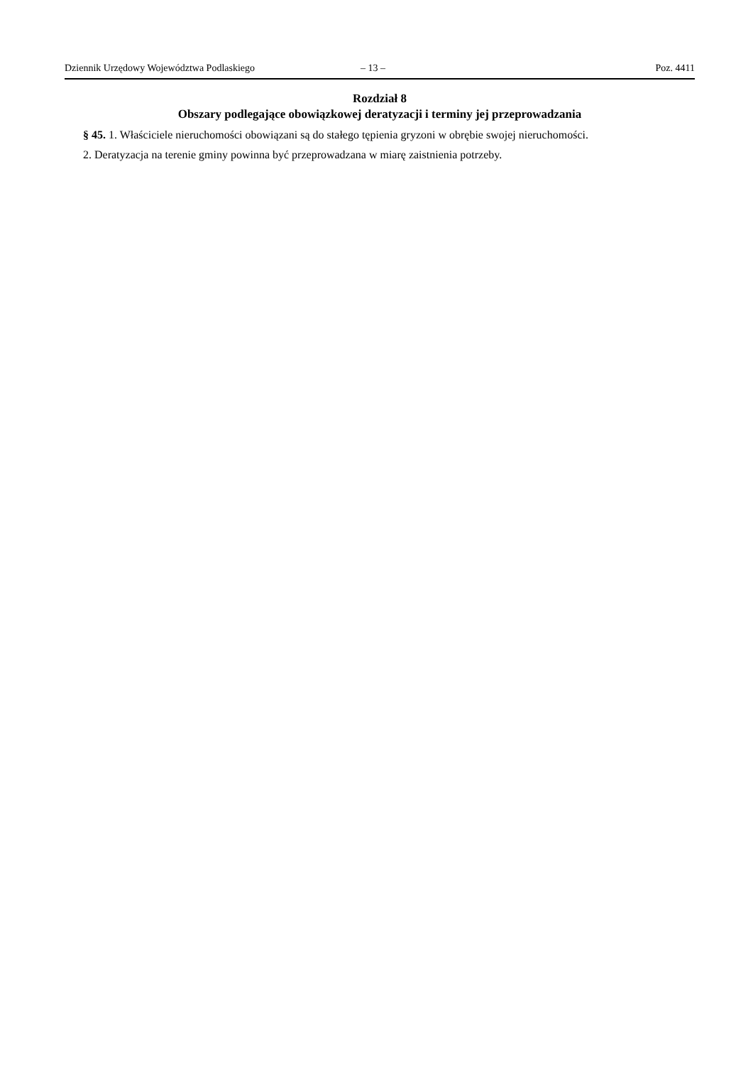Dziennik Urzędowy Województwa Podlaskiego – 13 – Poz. 4411
Rozdział 8
Obszary podlegające obowiązkowej deratyzacji i terminy jej przeprowadzania
§ 45. 1. Właściciele nieruchomości obowiązani są do stałego tępienia gryzoni w obrębie swojej nieruchomości.
2. Deratyzacja na terenie gminy powinna być przeprowadzana w miarę zaistnienia potrzeby.